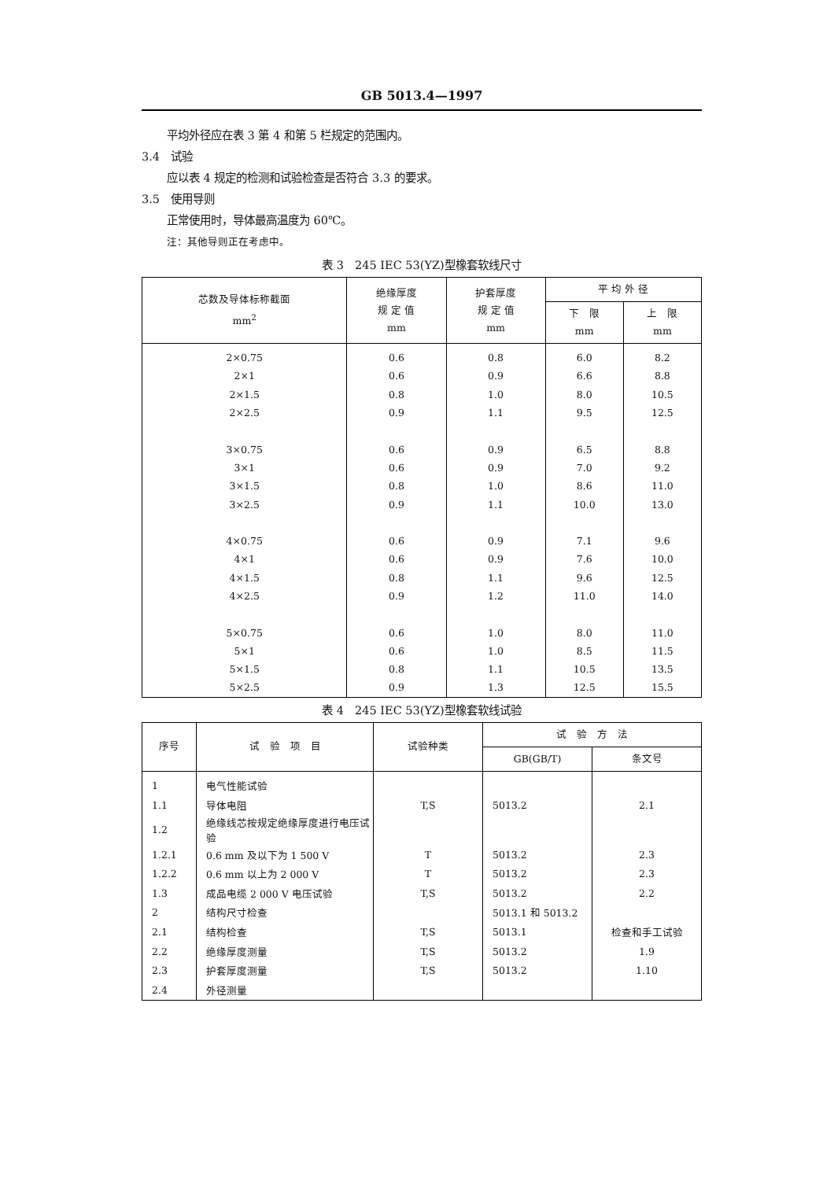GB 5013.4—1997
平均外径应在表 3 第 4 和第 5 栏规定的范围内。
3.4　试验
应以表 4 规定的检测和试验检查是否符合 3.3 的要求。
3.5　使用导则
正常使用时，导体最高温度为 60℃。
注：其他导则正在考虑中。
表 3　245 IEC 53(YZ)型橡套软线尺寸
| 芯数及导体标称截面 mm<sup>2</sup> | 绝缘厚度 规 定 值 mm | 护套厚度 规 定 值 mm | 平 均 外 径 | |
| --- | --- | --- | --- | --- |
| | | | 下 限 mm | 上 限 mm |
| 2×0.75 | 0.6 | 0.8 | 6.0 | 8.2 |
| 2×1 | 0.6 | 0.9 | 6.6 | 8.8 |
| 2×1.5 | 0.8 | 1.0 | 8.0 | 10.5 |
| 2×2.5 | 0.9 | 1.1 | 9.5 | 12.5 |
| 3×0.75 | 0.6 | 0.9 | 6.5 | 8.8 |
| 3×1 | 0.6 | 0.9 | 7.0 | 9.2 |
| 3×1.5 | 0.8 | 1.0 | 8.6 | 11.0 |
| 3×2.5 | 0.9 | 1.1 | 10.0 | 13.0 |
| 4×0.75 | 0.6 | 0.9 | 7.1 | 9.6 |
| 4×1 | 0.6 | 0.9 | 7.6 | 10.0 |
| 4×1.5 | 0.8 | 1.1 | 9.6 | 12.5 |
| 4×2.5 | 0.9 | 1.2 | 11.0 | 14.0 |
| 5×0.75 | 0.6 | 1.0 | 8.0 | 11.0 |
| 5×1 | 0.6 | 1.0 | 8.5 | 11.5 |
| 5×1.5 | 0.8 | 1.1 | 10.5 | 13.5 |
| 5×2.5 | 0.9 | 1.3 | 12.5 | 15.5 |
表 4　245 IEC 53(YZ)型橡套软线试验
| 序号 | 试 验 项 目 | 试验种类 | 试 验 方 法 | |
| --- | --- | --- | --- | --- |
| | | | GB(GB/T) | 条文号 |
| 1 | 电气性能试验 | | | |
| 1.1 | 导体电阻 | T,S | 5013.2 | 2.1 |
| 1.2 | 绝缘线芯按规定绝缘厚度进行电压试验 | | | |
| 1.2.1 | 0.6 mm 及以下为 1 500 V | T | 5013.2 | 2.3 |
| 1.2.2 | 0.6 mm 以上为 2 000 V | T | 5013.2 | 2.3 |
| 1.3 | 成品电缆 2 000 V 电压试验 | T,S | 5013.2 | 2.2 |
| 2 | 结构尺寸检查 | | 5013.1 和 5013.2 | |
| 2.1 | 结构检查 | T,S | 5013.1 | 检查和手工试验 |
| 2.2 | 绝缘厚度测量 | T,S | 5013.2 | 1.9 |
| 2.3 | 护套厚度测量 | T,S | 5013.2 | 1.10 |
| 2.4 | 外径测量 | | | |